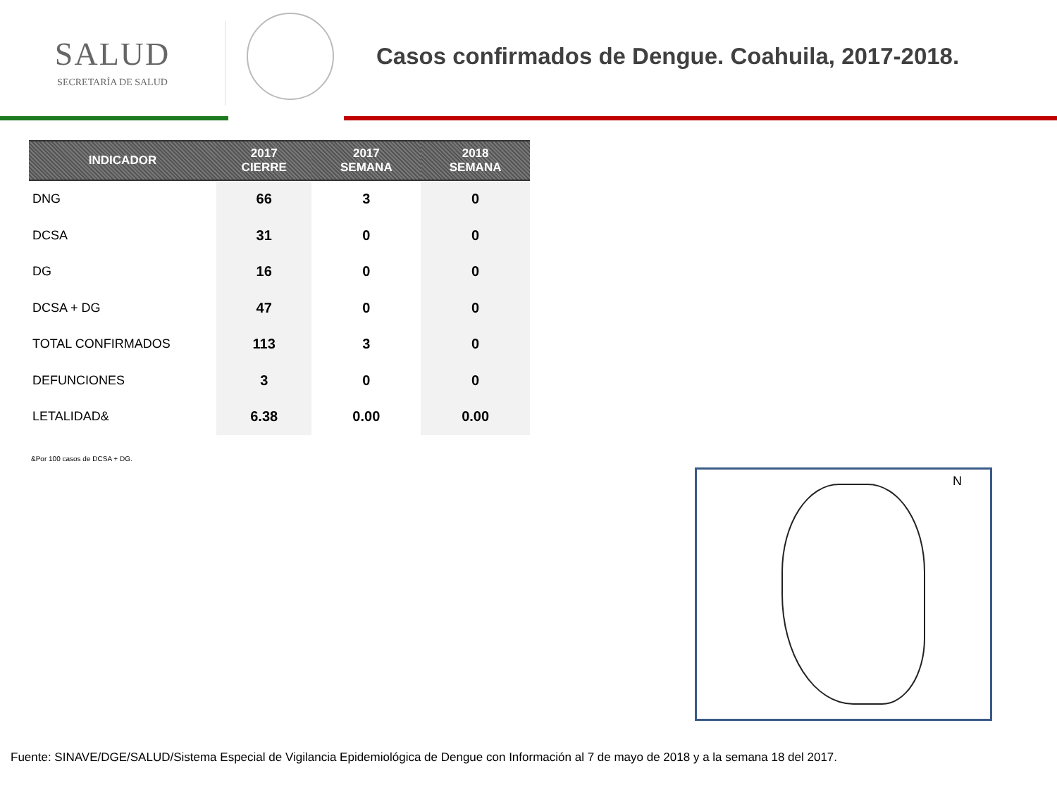SALUD
SECRETARÍA DE SALUD
Casos confirmados de Dengue. Coahuila, 2017-2018.
| INDICADOR | 2017 CIERRE | 2017 SEMANA | 2018 SEMANA |
| --- | --- | --- | --- |
| DNG | 66 | 3 | 0 |
| DCSA | 31 | 0 | 0 |
| DG | 16 | 0 | 0 |
| DCSA + DG | 47 | 0 | 0 |
| TOTAL CONFIRMADOS | 113 | 3 | 0 |
| DEFUNCIONES | 3 | 0 | 0 |
| LETALIDAD& | 6.38 | 0.00 | 0.00 |
&Por 100 casos de DCSA + DG.
N
Fuente: SINAVE/DGE/SALUD/Sistema Especial de Vigilancia Epidemiológica de Dengue con Información al 7 de mayo de 2018 y a la semana 18 del 2017.